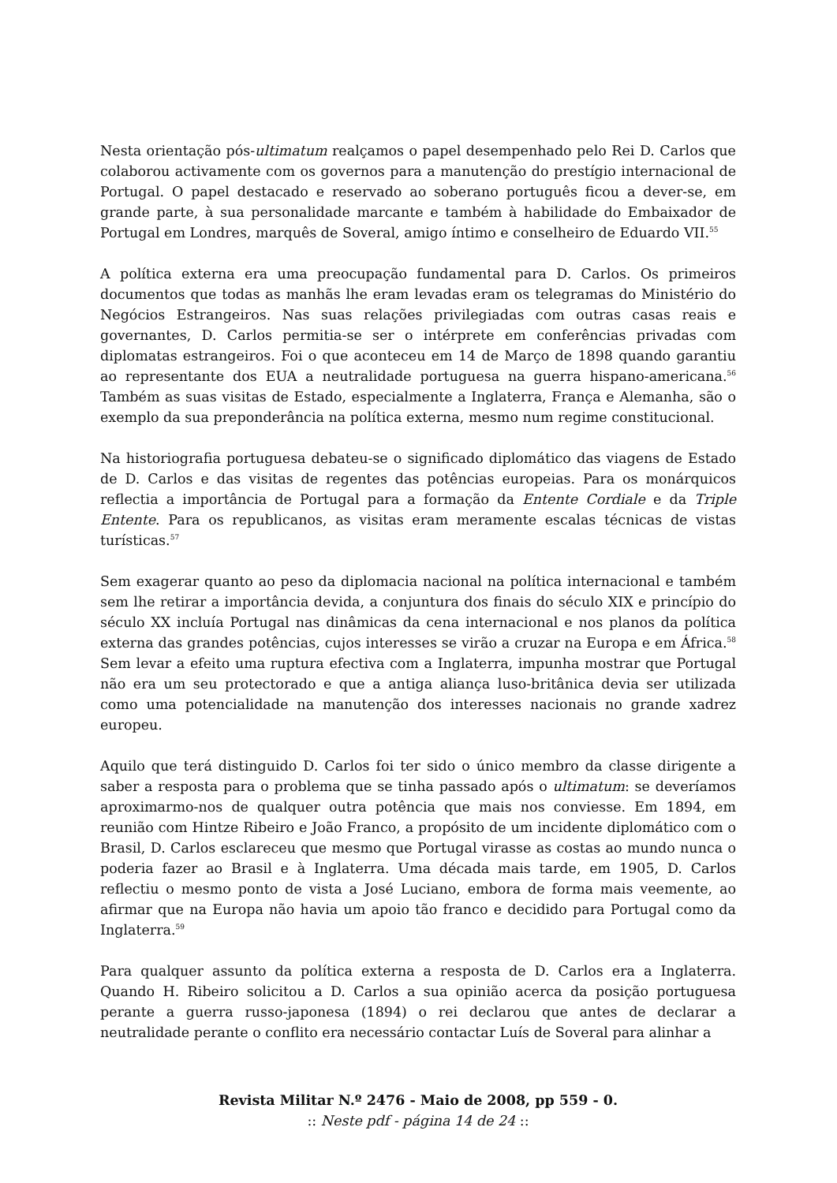Nesta orientação pós-ultimatum realçamos o papel desempenhado pelo Rei D. Carlos que colaborou activamente com os governos para a manutenção do prestígio internacional de Portugal. O papel destacado e reservado ao soberano português ficou a dever-se, em grande parte, à sua personalidade marcante e também à habilidade do Embaixador de Portugal em Londres, marquês de Soveral, amigo íntimo e conselheiro de Eduardo VII.<sup>55</sup>
A política externa era uma preocupação fundamental para D. Carlos. Os primeiros documentos que todas as manhãs lhe eram levadas eram os telegramas do Ministério do Negócios Estrangeiros. Nas suas relações privilegiadas com outras casas reais e governantes, D. Carlos permitia-se ser o intérprete em conferências privadas com diplomatas estrangeiros. Foi o que aconteceu em 14 de Março de 1898 quando garantiu ao representante dos EUA a neutralidade portuguesa na guerra hispano-americana.<sup>56</sup> Também as suas visitas de Estado, especialmente a Inglaterra, França e Alemanha, são o exemplo da sua preponderância na política externa, mesmo num regime constitucional.
Na historiografia portuguesa debateu-se o significado diplomático das viagens de Estado de D. Carlos e das visitas de regentes das potências europeias. Para os monárquicos reflectia a importância de Portugal para a formação da Entente Cordiale e da Triple Entente. Para os republicanos, as visitas eram meramente escalas técnicas de vistas turísticas.<sup>57</sup>
Sem exagerar quanto ao peso da diplomacia nacional na política internacional e também sem lhe retirar a importância devida, a conjuntura dos finais do século XIX e princípio do século XX incluía Portugal nas dinâmicas da cena internacional e nos planos da política externa das grandes potências, cujos interesses se virão a cruzar na Europa e em África.<sup>58</sup> Sem levar a efeito uma ruptura efectiva com a Inglaterra, impunha mostrar que Portugal não era um seu protectorado e que a antiga aliança luso-britânica devia ser utilizada como uma potencialidade na manutenção dos interesses nacionais no grande xadrez europeu.
Aquilo que terá distinguido D. Carlos foi ter sido o único membro da classe dirigente a saber a resposta para o problema que se tinha passado após o ultimatum: se deveríamos aproximarmo-nos de qualquer outra potência que mais nos conviesse. Em 1894, em reunião com Hintze Ribeiro e João Franco, a propósito de um incidente diplomático com o Brasil, D. Carlos esclareceu que mesmo que Portugal virasse as costas ao mundo nunca o poderia fazer ao Brasil e à Inglaterra. Uma década mais tarde, em 1905, D. Carlos reflectiu o mesmo ponto de vista a José Luciano, embora de forma mais veemente, ao afirmar que na Europa não havia um apoio tão franco e decidido para Portugal como da Inglaterra.<sup>59</sup>
Para qualquer assunto da política externa a resposta de D. Carlos era a Inglaterra. Quando H. Ribeiro solicitou a D. Carlos a sua opinião acerca da posição portuguesa perante a guerra russo-japonesa (1894) o rei declarou que antes de declarar a neutralidade perante o conflito era necessário contactar Luís de Soveral para alinhar a
Revista Militar N.º 2476 - Maio de 2008, pp 559 - 0.
:: Neste pdf - página 14 de 24 ::